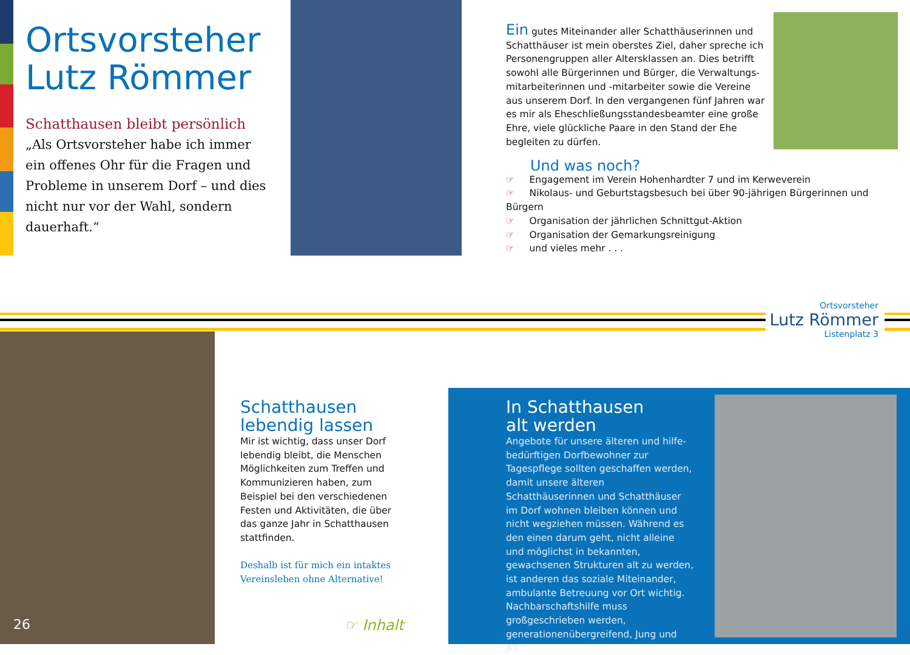Ortsvorsteher
Lutz Römmer
Schatthausen bleibt persönlich
„Als Ortsvorsteher habe ich immer ein offenes Ohr für die Fragen und Probleme in unserem Dorf – und dies nicht nur vor der Wahl, sondern dauerhaft.“
Ein gutes Miteinander aller Schatthäuserinnen und Schatthäuser ist mein oberstes Ziel, daher spreche ich Personengruppen aller Altersklassen an. Dies betrifft sowohl alle Bürgerinnen und Bürger, die Verwaltungs­mitarbeiterinnen und -mitarbeiter sowie die Vereine aus unserem Dorf. In den vergangenen fünf Jahren war es mir als Eheschließungsstandesbeamter eine große Ehre, viele glückliche Paare in den Stand der Ehe begleiten zu dürfen.
Und was noch?
☞ Engagement im Verein Hohenhardter 7 und im Kerweverein
☞ Nikolaus- und Geburtstagsbesuch bei über 90-jährigen Bürgerinnen und Bürgern
☞ Organisation der jährlichen Schnittgut-Aktion
☞ Organisation der Gemarkungsreinigung
☞ und vieles mehr . . .
Ortsvorsteher
Lutz Römmer
Listenplatz 3
Schatthausen
lebendig lassen
Mir ist wichtig, dass unser Dorf lebendig bleibt, die Menschen Möglichkeiten zum Treffen und Kommunizieren haben, zum Beispiel bei den verschiedenen Festen und Aktivitäten, die über das ganze Jahr in Schatthausen stattfinden.
Deshalb ist für mich ein intaktes Vereinsleben ohne Alternative!
☞ Inhalt
26
In Schatthausen
alt werden
Angebote für unsere älteren und hilfe­bedürftigen Dorfbewohner zur Tagespflege sollten geschaffen werden, damit unsere älteren Schatthäuserinnen und Schatt­häuser im Dorf wohnen bleiben können und nicht wegziehen müssen. Während es den einen darum geht, nicht alleine und möglichst in bekannten, gewachsenen Strukturen alt zu werden, ist anderen das soziale Miteinander, ambulante Betreuung vor Ort wichtig. Nachbarschafts­hilfe muss großgeschrieben werden, generationenübergreifend, Jung und Alt.